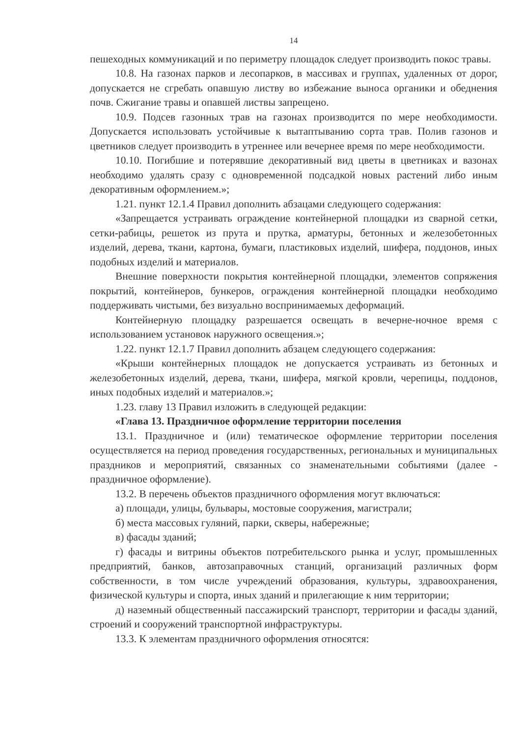14
пешеходных коммуникаций и по периметру площадок следует производить покос травы.
10.8. На газонах парков и лесопарков, в массивах и группах, удаленных от дорог, допускается не сгребать опавшую листву во избежание выноса органики и обеднения почв. Сжигание травы и опавшей листвы запрещено.
10.9. Подсев газонных трав на газонах производится по мере необходимости. Допускается использовать устойчивые к вытаптыванию сорта трав. Полив газонов и цветников следует производить в утреннее или вечернее время по мере необходимости.
10.10. Погибшие и потерявшие декоративный вид цветы в цветниках и вазонах необходимо удалять сразу с одновременной подсадкой новых растений либо иным декоративным оформлением.»;
1.21. пункт 12.1.4 Правил дополнить абзацами следующего содержания:
«Запрещается устраивать ограждение контейнерной площадки из сварной сетки, сетки-рабицы, решеток из прута и прутка, арматуры, бетонных и железобетонных изделий, дерева, ткани, картона, бумаги, пластиковых изделий, шифера, поддонов, иных подобных изделий и материалов.
Внешние поверхности покрытия контейнерной площадки, элементов сопряжения покрытий, контейнеров, бункеров, ограждения контейнерной площадки необходимо поддерживать чистыми, без визуально воспринимаемых деформаций.
Контейнерную площадку разрешается освещать в вечерне-ночное время с использованием установок наружного освещения.»;
1.22. пункт 12.1.7 Правил дополнить абзацем следующего содержания:
«Крыши контейнерных площадок не допускается устраивать из бетонных и железобетонных изделий, дерева, ткани, шифера, мягкой кровли, черепицы, поддонов, иных подобных изделий и материалов.»;
1.23. главу 13 Правил изложить в следующей редакции:
«Глава 13. Праздничное оформление территории поселения
13.1. Праздничное и (или) тематическое оформление территории поселения осуществляется на период проведения государственных, региональных и муниципальных праздников и мероприятий, связанных со знаменательными событиями (далее - праздничное оформление).
13.2. В перечень объектов праздничного оформления могут включаться:
а) площади, улицы, бульвары, мостовые сооружения, магистрали;
б) места массовых гуляний, парки, скверы, набережные;
в) фасады зданий;
г) фасады и витрины объектов потребительского рынка и услуг, промышленных предприятий, банков, автозаправочных станций, организаций различных форм собственности, в том числе учреждений образования, культуры, здравоохранения, физической культуры и спорта, иных зданий и прилегающие к ним территории;
д) наземный общественный пассажирский транспорт, территории и фасады зданий, строений и сооружений транспортной инфраструктуры.
13.3. К элементам праздничного оформления относятся: